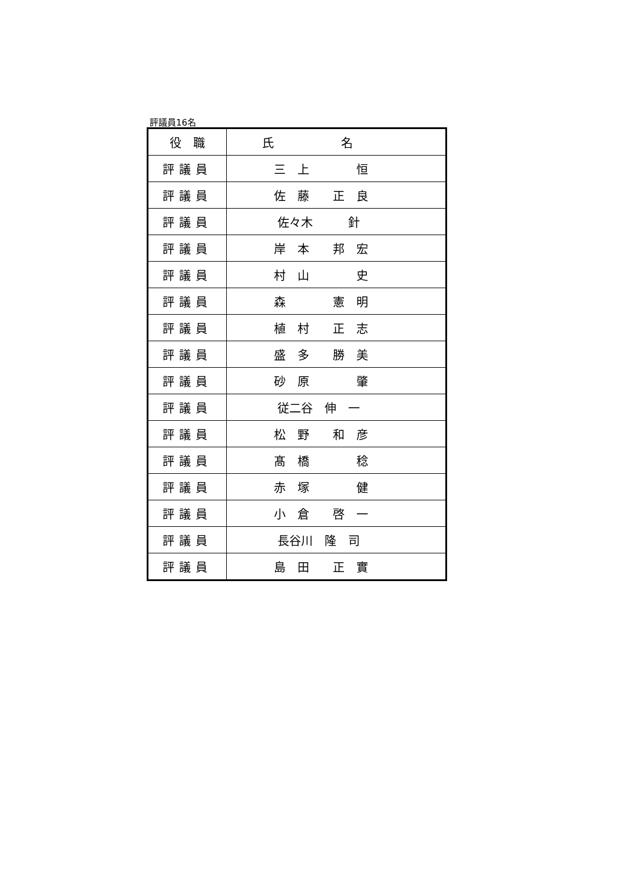評議員16名
| 役 職 | 氏 名 |
| --- | --- |
| 評議員 | 三 上 恒 |
| 評議員 | 佐 藤 正 良 |
| 評議員 | 佐々木 針 |
| 評議員 | 岸 本 邦 宏 |
| 評議員 | 村 山 史 |
| 評議員 | 森 憲 明 |
| 評議員 | 植 村 正 志 |
| 評議員 | 盛 多 勝 美 |
| 評議員 | 砂 原 肇 |
| 評議員 | 従二谷 伸 一 |
| 評議員 | 松 野 和 彦 |
| 評議員 | 髙 橋 稔 |
| 評議員 | 赤 塚 健 |
| 評議員 | 小 倉 啓 一 |
| 評議員 | 長谷川 隆 司 |
| 評議員 | 島 田 正 實 |